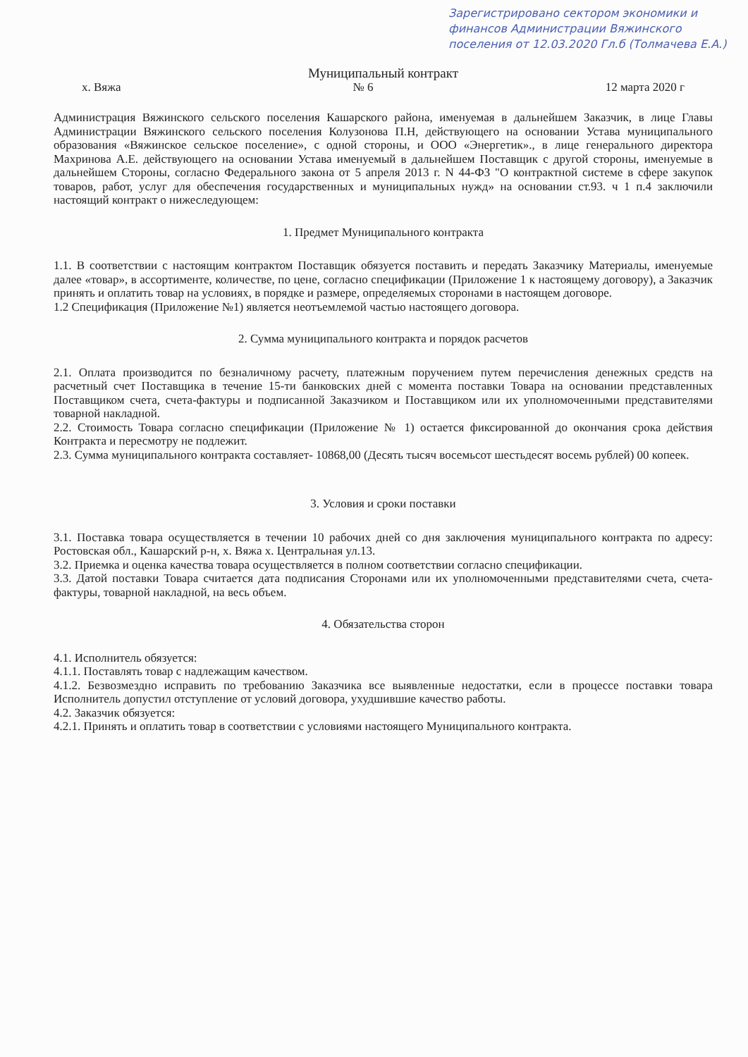Зарегистрировано сектором экономики и финансов Администрации Вяжинского поселения от 12.03.2020 Гл.б (Толмачева Е.А.)
Муниципальный контракт
х. Вяжа № 6 12 марта 2020 г
Администрация Вяжинского сельского поселения Кашарского района, именуемая в дальнейшем Заказчик, в лице Главы Администрации Вяжинского сельского поселения Колузонова П.Н, действующего на основании Устава муниципального образования «Вяжинское сельское поселение», с одной стороны, и ООО «Энергетик»., в лице генерального директора Махринова А.Е. действующего на основании Устава именуемый в дальнейшем Поставщик с другой стороны, именуемые в дальнейшем Стороны, согласно Федерального закона от 5 апреля 2013 г. N 44-ФЗ "О контрактной системе в сфере закупок товаров, работ, услуг для обеспечения государственных и муниципальных нужд» на основании ст.93. ч 1 п.4 заключили настоящий контракт о нижеследующем:
1. Предмет Муниципального контракта
1.1. В соответствии с настоящим контрактом Поставщик обязуется поставить и передать Заказчику Материалы, именуемые далее «товар», в ассортименте, количестве, по цене, согласно спецификации (Приложение 1 к настоящему договору), а Заказчик принять и оплатить товар на условиях, в порядке и размере, определяемых сторонами в настоящем договоре.
1.2 Спецификация (Приложение №1) является неотъемлемой частью настоящего договора.
2. Сумма муниципального контракта и порядок расчетов
2.1. Оплата производится по безналичному расчету, платежным поручением путем перечисления денежных средств на расчетный счет Поставщика в течение 15-ти банковских дней с момента поставки Товара на основании представленных Поставщиком счета, счета-фактуры и подписанной Заказчиком и Поставщиком или их уполномоченными представителями товарной накладной.
2.2. Стоимость Товара согласно спецификации (Приложение № 1) остается фиксированной до окончания срока действия Контракта и пересмотру не подлежит.
2.3. Сумма муниципального контракта составляет- 10868,00 (Десять тысяч восемьсот шестьдесят восемь рублей) 00 копеек.
3. Условия и сроки поставки
3.1. Поставка товара осуществляется в течении 10 рабочих дней со дня заключения муниципального контракта по адресу: Ростовская обл., Кашарский р-н, х. Вяжа х. Центральная ул.13.
3.2. Приемка и оценка качества товара осуществляется в полном соответствии согласно спецификации.
3.3. Датой поставки Товара считается дата подписания Сторонами или их уполномоченными представителями счета, счета-фактуры, товарной накладной, на весь объем.
4. Обязательства сторон
4.1. Исполнитель обязуется:
4.1.1. Поставлять товар с надлежащим качеством.
4.1.2. Безвозмездно исправить по требованию Заказчика все выявленные недостатки, если в процессе поставки товара Исполнитель допустил отступление от условий договора, ухудшившие качество работы.
4.2. Заказчик обязуется:
4.2.1. Принять и оплатить товар в соответствии с условиями настоящего Муниципального контракта.